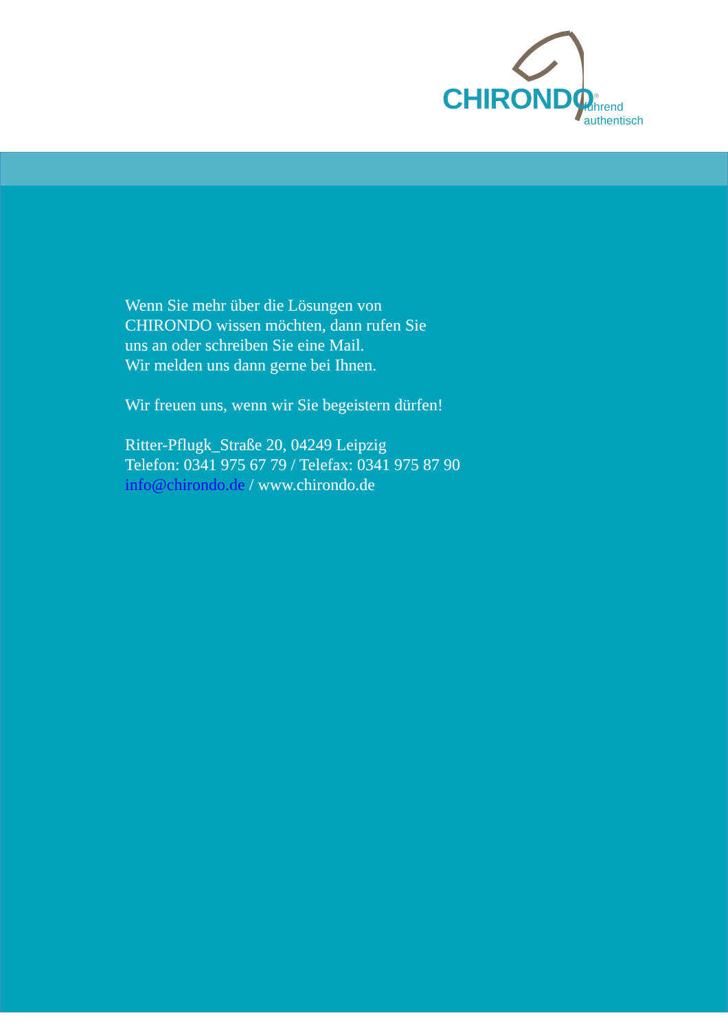CHIRONDO<sup>®</sup> führend authentisch
Wenn Sie mehr über die Lösungen von
CHIRONDO wissen möchten, dann rufen Sie
uns an oder schreiben Sie eine Mail.
Wir melden uns dann gerne bei Ihnen.
Wir freuen uns, wenn wir Sie begeistern dürfen!
Ritter-Pflugk_Straße 20, 04249 Leipzig
Telefon: 0341 975 67 79 / Telefax: 0341 975 87 90
info@chirondo.de / www.chirondo.de